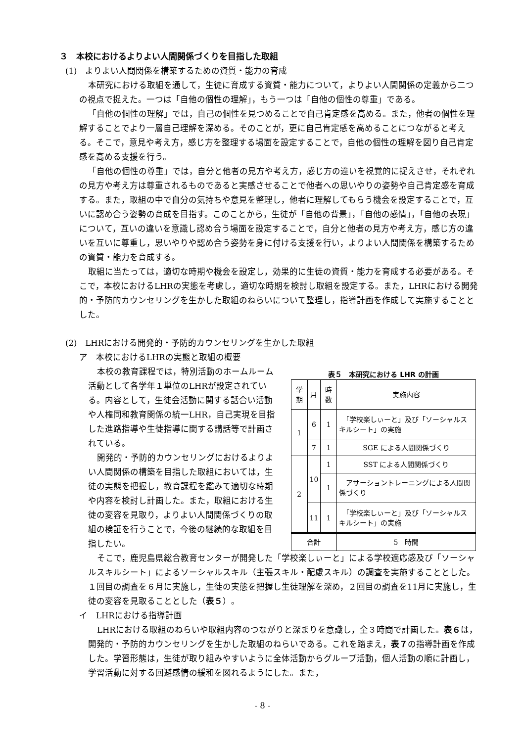３　本校におけるよりよい人間関係づくりを目指した取組
(1)　よりよい人間関係を構築するための資質・能力の育成
本研究における取組を通して，生徒に育成する資質・能力について，よりよい人間関係の定義から二つの視点で捉えた。一つは「自他の個性の理解」，もう一つは「自他の個性の尊重」である。
「自他の個性の理解」では，自己の個性を見つめることで自己肯定感を高める。また，他者の個性を理解することでより一層自己理解を深める。そのことが，更に自己肯定感を高めることにつながると考える。そこで，意見や考え方，感じ方を整理する場面を設定することで，自他の個性の理解を図り自己肯定感を高める支援を行う。
「自他の個性の尊重」では，自分と他者の見方や考え方，感じ方の違いを視覚的に捉えさせ，それぞれの見方や考え方は尊重されるものであると実感させることで他者への思いやりの姿勢や自己肯定感を育成する。また，取組の中で自分の気持ちや意見を整理し，他者に理解してもらう機会を設定することで，互いに認め合う姿勢の育成を目指す。このことから，生徒が「自他の背景」，「自他の感情」，「自他の表現」について，互いの違いを意識し認め合う場面を設定することで，自分と他者の見方や考え方，感じ方の違いを互いに尊重し，思いやりや認め合う姿勢を身に付ける支援を行い，よりよい人間関係を構築するための資質・能力を育成する。
取組に当たっては，適切な時期や機会を設定し，効果的に生徒の資質・能力を育成する必要がある。そこで，本校におけるLHRの実態を考慮し，適切な時期を検討し取組を設定する。また，LHRにおける開発的・予防的カウンセリングを生かした取組のねらいについて整理し，指導計画を作成して実施することとした。
(2)　LHRにおける開発的・予防的カウンセリングを生かした取組
ア　本校におけるLHRの実態と取組の概要
本校の教育課程では，特別活動のホームルーム活動として各学年１単位のLHRが設定されている。内容として，生徒会活動に関する話合い活動や人権同和教育関係の統一LHR，自己実現を目指した進路指導や生徒指導に関する講話等で計画されている。
開発的・予防的カウンセリングにおけるよりよい人間関係の構築を目指した取組においては，生徒の実態を把握し，教育課程を鑑みて適切な時期や内容を検討し計画した。また，取組における生徒の変容を見取り，よりよい人間関係づくりの取組の検証を行うことで，今後の継続的な取組を目指したい。
表５ 本研究における LHR の計画
| 学期 | 月 | 時数 | 実施内容 |
| --- | --- | --- | --- |
| 1 | 6 | 1 | 「学校楽しぃーと」及び「ソーシャルスキルシート」の実施 |
| | 7 | 1 | SGE による人間関係づくり |
| 2 | 10 | 1 | SST による人間関係づくり |
| | | 1 | アサーショントレーニングによる人間関係づくり |
| | 11 | 1 | 「学校楽しぃーと」及び「ソーシャルスキルシート」の実施 |
| 合計 | | | 5 時間 |
そこで，鹿児島県総合教育センターが開発した「学校楽しぃーと」による学校適応感及び「ソーシャルスキルシート」によるソーシャルスキル（主張スキル・配慮スキル）の調査を実施することとした。１回目の調査を６月に実施し，生徒の実態を把握し生徒理解を深め，２回目の調査を11月に実施し，生徒の変容を見取ることとした（表５）。
イ　LHRにおける指導計画
LHRにおける取組のねらいや取組内容のつながりと深まりを意識し，全３時間で計画した。表６は，開発的・予防的カウンセリングを生かした取組のねらいである。これを踏まえ，表７の指導計画を作成した。学習形態は，生徒が取り組みやすいように全体活動からグループ活動，個人活動の順に計画し，学習活動に対する回避感情の緩和を図れるようにした。また，
- 8 -